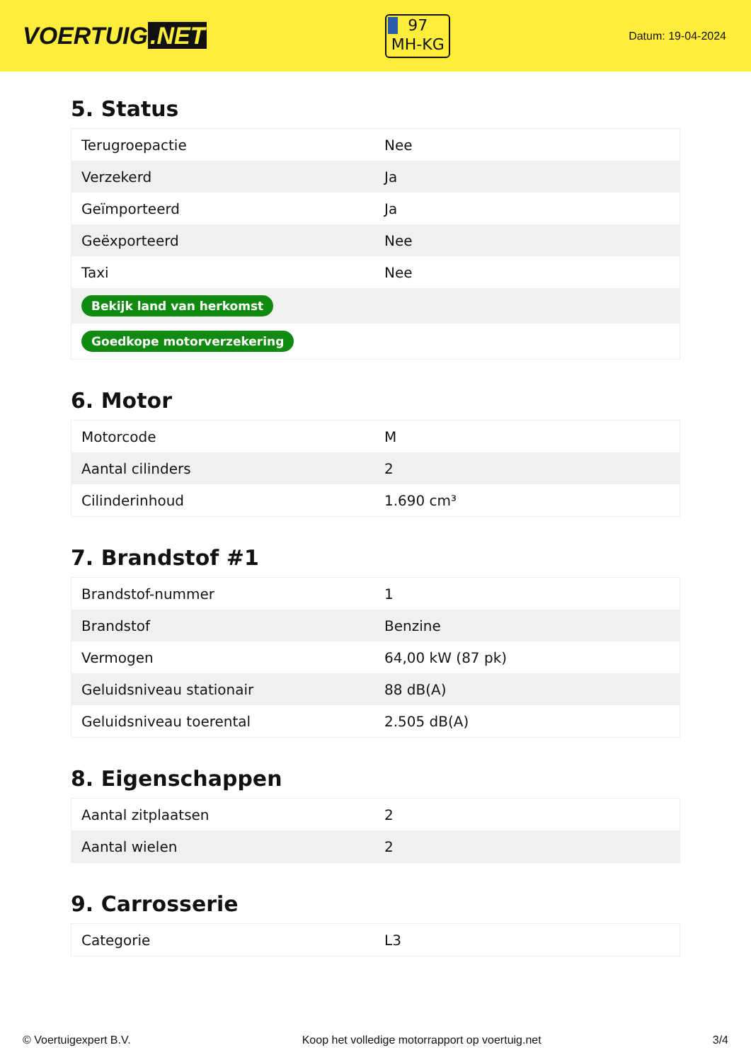VOERTUIG.NET
97
MH-KG
Datum: 19-04-2024
5. Status
| Terugroepactie | Nee |
| Verzekerd | Ja |
| Geïmporteerd | Ja |
| Geëxporteerd | Nee |
| Taxi | Nee |
| Bekijk land van herkomst | |
| Goedkope motorverzekering | |
6. Motor
| Motorcode | M |
| Aantal cilinders | 2 |
| Cilinderinhoud | 1.690 cm³ |
7. Brandstof #1
| Brandstof-nummer | 1 |
| Brandstof | Benzine |
| Vermogen | 64,00 kW (87 pk) |
| Geluidsniveau stationair | 88 dB(A) |
| Geluidsniveau toerental | 2.505 dB(A) |
8. Eigenschappen
| Aantal zitplaatsen | 2 |
| Aantal wielen | 2 |
9. Carrosserie
| Categorie | L3 |
© Voertuigexpert B.V. Koop het volledige motorrapport op voertuig.net 3/4